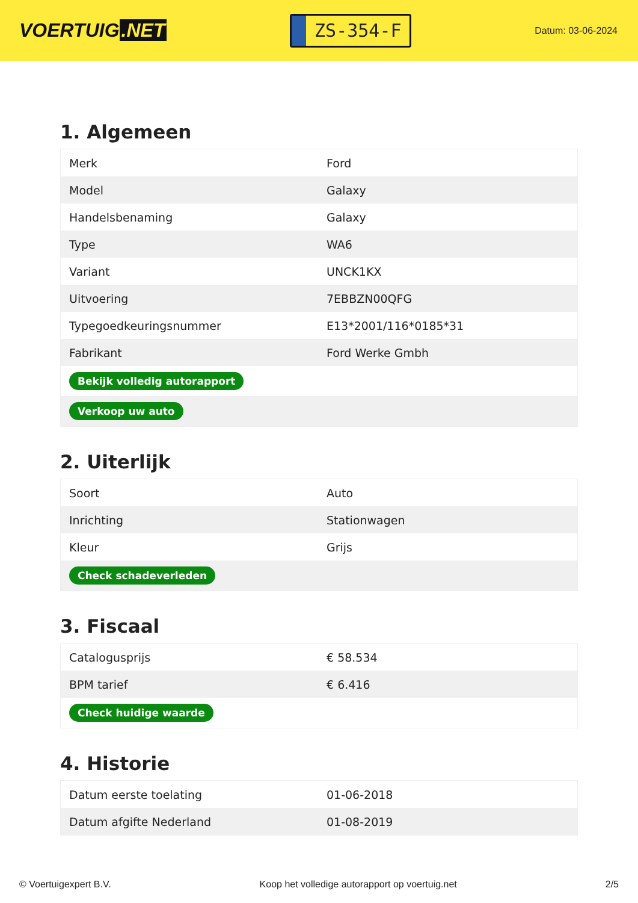VOERTUIG.NET
ZS-354-F
Datum: 03-06-2024
1. Algemeen
| Merk | Ford |
| Model | Galaxy |
| Handelsbenaming | Galaxy |
| Type | WA6 |
| Variant | UNCK1KX |
| Uitvoering | 7EBBZN00QFG |
| Typegoedkeuringsnummer | E13*2001/116*0185*31 |
| Fabrikant | Ford Werke Gmbh |
| Bekijk volledig autorapport | |
| Verkoop uw auto | |
2. Uiterlijk
| Soort | Auto |
| Inrichting | Stationwagen |
| Kleur | Grijs |
| Check schadeverleden | |
3. Fiscaal
| Catalogusprijs | € 58.534 |
| BPM tarief | € 6.416 |
| Check huidige waarde | |
4. Historie
| Datum eerste toelating | 01-06-2018 |
| Datum afgifte Nederland | 01-08-2019 |
© Voertuigexpert B.V. Koop het volledige autorapport op voertuig.net 2/5